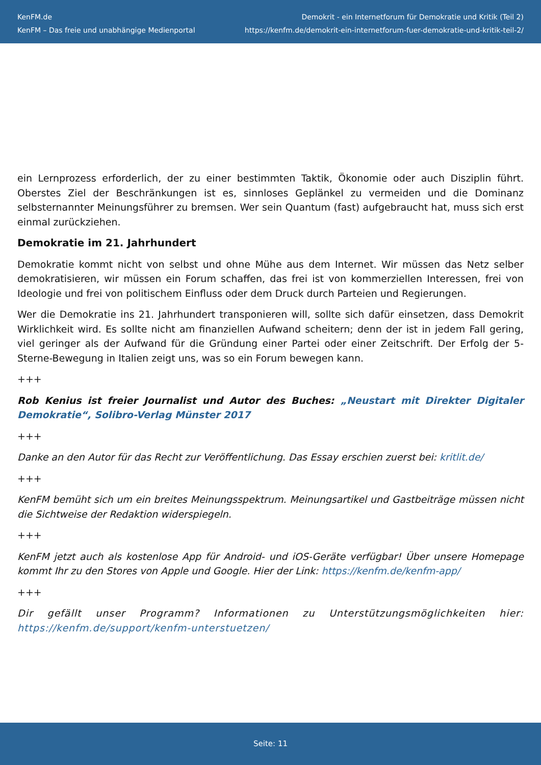KenFM.de
KenFM – Das freie und unabhängige Medienportal
Demokrit - ein Internetforum für Demokratie und Kritik (Teil 2)
https://kenfm.de/demokrit-ein-internetforum-fuer-demokratie-und-kritik-teil-2/
ein Lernprozess erforderlich, der zu einer bestimmten Taktik, Ökonomie oder auch Disziplin führt. Oberstes Ziel der Beschränkungen ist es, sinnloses Geplänkel zu vermeiden und die Dominanz selbsternannter Meinungsführer zu bremsen. Wer sein Quantum (fast) aufgebraucht hat, muss sich erst einmal zurückziehen.
Demokratie im 21. Jahrhundert
Demokratie kommt nicht von selbst und ohne Mühe aus dem Internet. Wir müssen das Netz selber demokratisieren, wir müssen ein Forum schaffen, das frei ist von kommerziellen Interessen, frei von Ideologie und frei von politischem Einfluss oder dem Druck durch Parteien und Regierungen.
Wer die Demokratie ins 21. Jahrhundert transponieren will, sollte sich dafür einsetzen, dass Demokrit Wirklichkeit wird. Es sollte nicht am finanziellen Aufwand scheitern; denn der ist in jedem Fall gering, viel geringer als der Aufwand für die Gründung einer Partei oder einer Zeitschrift. Der Erfolg der 5-Sterne-Bewegung in Italien zeigt uns, was so ein Forum bewegen kann.
+++
Rob Kenius ist freier Journalist und Autor des Buches: „Neustart mit Direkter Digitaler Demokratie“, Solibro-Verlag Münster 2017
+++
Danke an den Autor für das Recht zur Veröffentlichung. Das Essay erschien zuerst bei: kritlit.de/
+++
KenFM bemüht sich um ein breites Meinungsspektrum. Meinungsartikel und Gastbeiträge müssen nicht die Sichtweise der Redaktion widerspiegeln.
+++
KenFM jetzt auch als kostenlose App für Android- und iOS-Geräte verfügbar! Über unsere Homepage kommt Ihr zu den Stores von Apple und Google. Hier der Link: https://kenfm.de/kenfm-app/
+++
Dir gefällt unser Programm? Informationen zu Unterstützungsmöglichkeiten hier: https://kenfm.de/support/kenfm-unterstuetzen/
Seite: 11